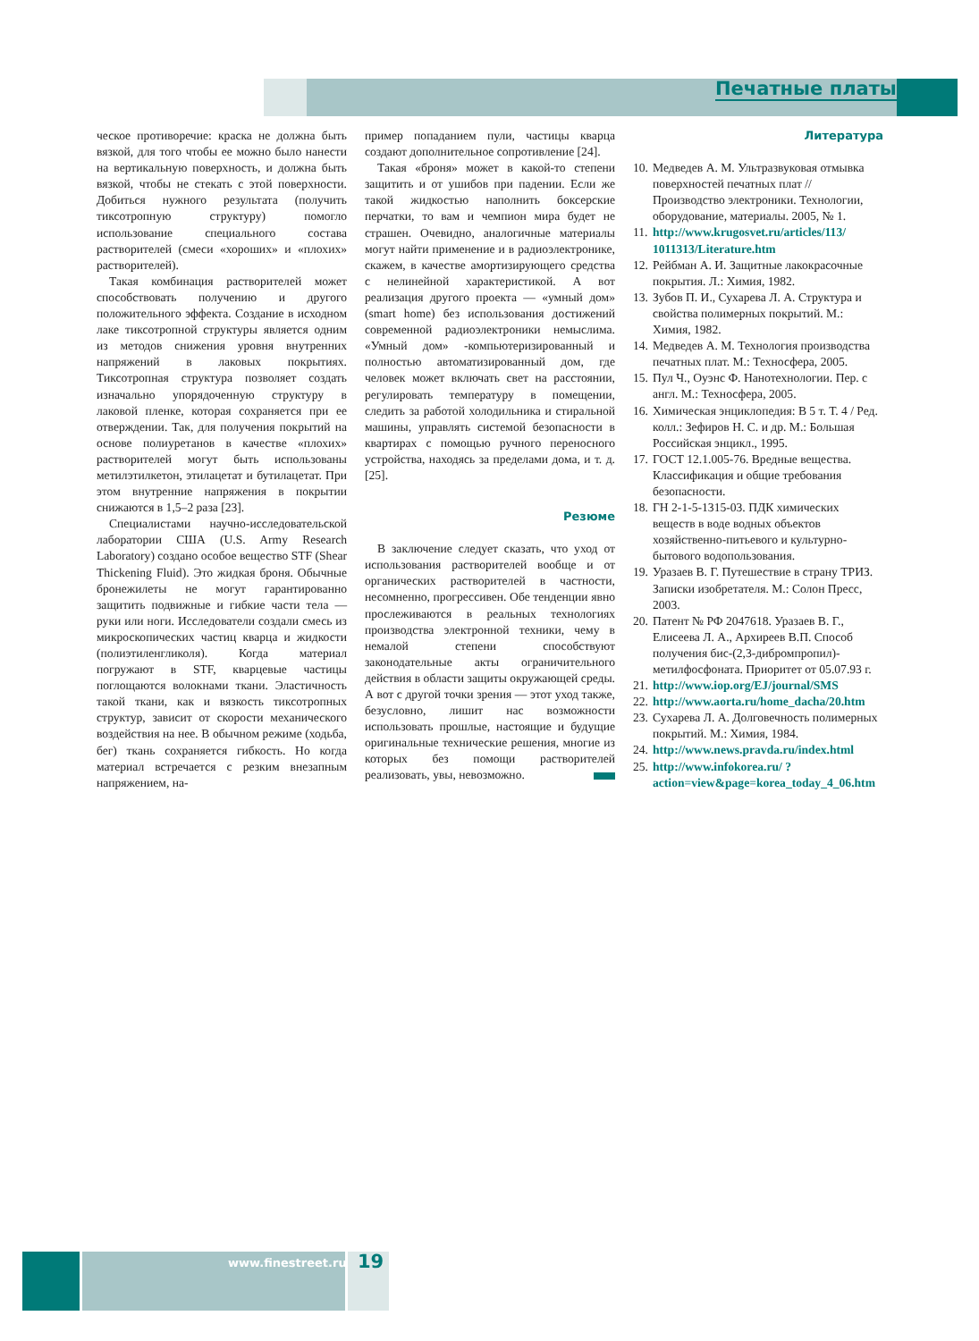Печатные платы
ческое противоречие: краска не должна быть вязкой, для того чтобы ее можно было нанести на вертикальную поверхность, и должна быть вязкой, чтобы не стекать с этой поверхности. Добиться нужного результата (получить тиксотропную структуру) помогло использование специального состава растворителей (смеси «хороших» и «плохих» растворителей).
Такая комбинация растворителей может способствовать получению и другого положительного эффекта. Создание в исходном лаке тиксотропной структуры является одним из методов снижения уровня внутренних напряжений в лаковых покрытиях. Тиксотропная структура позволяет создать изначально упорядоченную структуру в лаковой пленке, которая сохраняется при ее отверждении. Так, для получения покрытий на основе полиуретанов в качестве «плохих» растворителей могут быть использованы метилэтилкетон, этилацетат и бутилацетат. При этом внутренние напряжения в покрытии снижаются в 1,5–2 раза [23].
Специалистами научно-исследовательской лаборатории США (U.S. Army Research Laboratory) создано особое вещество STF (Shear Thickening Fluid). Это жидкая броня. Обычные бронежилеты не могут гарантированно защитить подвижные и гибкие части тела — руки или ноги. Исследователи создали смесь из микроскопических частиц кварца и жидкости (полиэтиленгликоля). Когда материал погружают в STF, кварцевые частицы поглощаются волокнами ткани. Эластичность такой ткани, как и вязкость тиксотропных структур, зависит от скорости механического воздействия на нее. В обычном режиме (ходьба, бег) ткань сохраняется гибкость. Но когда материал встречается с резким внезапным напряжением, на-
пример попаданием пули, частицы кварца создают дополнительное сопротивление [24].
Такая «броня» может в какой-то степени защитить и от ушибов при падении. Если же такой жидкостью наполнить боксерские перчатки, то вам и чемпион мира будет не страшен. Очевидно, аналогичные материалы могут найти применение и в радиоэлектронике, скажем, в качестве амортизирующего средства с нелинейной характеристикой. А вот реализация другого проекта — «умный дом» (smart home) без использования достижений современной радиоэлектроники немыслима. «Умный дом» -компьютеризированный и полностью автоматизированный дом, где человек может включать свет на расстоянии, регулировать температуру в помещении, следить за работой холодильника и стиральной машины, управлять системой безопасности в квартирах с помощью ручного переносного устройства, находясь за пределами дома, и т. д. [25].
Резюме
В заключение следует сказать, что уход от использования растворителей вообще и от органических растворителей в частности, несомненно, прогрессивен. Обе тенденции явно прослеживаются в реальных технологиях производства электронной техники, чему в немалой степени способствуют законодательные акты ограничительного действия в области защиты окружающей среды. А вот с другой точки зрения — этот уход также, безусловно, лишит нас возможности использовать прошлые, настоящие и будущие оригинальные технические решения, многие из которых без помощи растворителей реализовать, увы, невозможно.
Литература
10. Медведев А. М. Ультразвуковая отмывка поверхностей печатных плат // Производство электроники. Технологии, оборудование, материалы. 2005, № 1.
11. http://www.krugosvet.ru/articles/113/ 1011313/Literature.htm
12. Рейбман А. И. Защитные лакокрасочные покрытия. Л.: Химия, 1982.
13. Зубов П. И., Сухарева Л. А. Структура и свойства полимерных покрытий. М.: Химия, 1982.
14. Медведев А. М. Технология производства печатных плат. М.: Техносфера, 2005.
15. Пул Ч., Оуэнс Ф. Нанотехнологии. Пер. с англ. М.: Техносфера, 2005.
16. Химическая энциклопедия: В 5 т. Т. 4 / Ред. колл.: Зефиров Н. С. и др. М.: Большая Российская энцикл., 1995.
17. ГОСТ 12.1.005-76. Вредные вещества. Классификация и общие требования безопасности.
18. ГН 2-1-5-1315-03. ПДК химических веществ в воде водных объектов хозяйственно-питьевого и культурно-бытового водопользования.
19. Уразаев В. Г. Путешествие в страну ТРИЗ. Записки изобретателя. М.: Солон Пресс, 2003.
20. Патент № РФ 2047618. Уразаев В. Г., Елисеева Л. А., Архиреев В.П. Способ получения бис-(2,3-дибромпропил)-метилфосфоната. Приоритет от 05.07.93 г.
21. http://www.iop.org/EJ/journal/SMS
22. http://www.aorta.ru/home_dacha/20.htm
23. Сухарева Л. А. Долговечность полимерных покрытий. М.: Химия, 1984.
24. http://www.news.pravda.ru/index.html
25. http://www.infokorea.ru/ ?action=view&page=korea_today_4_06.htm
www.finestreet.ru 19